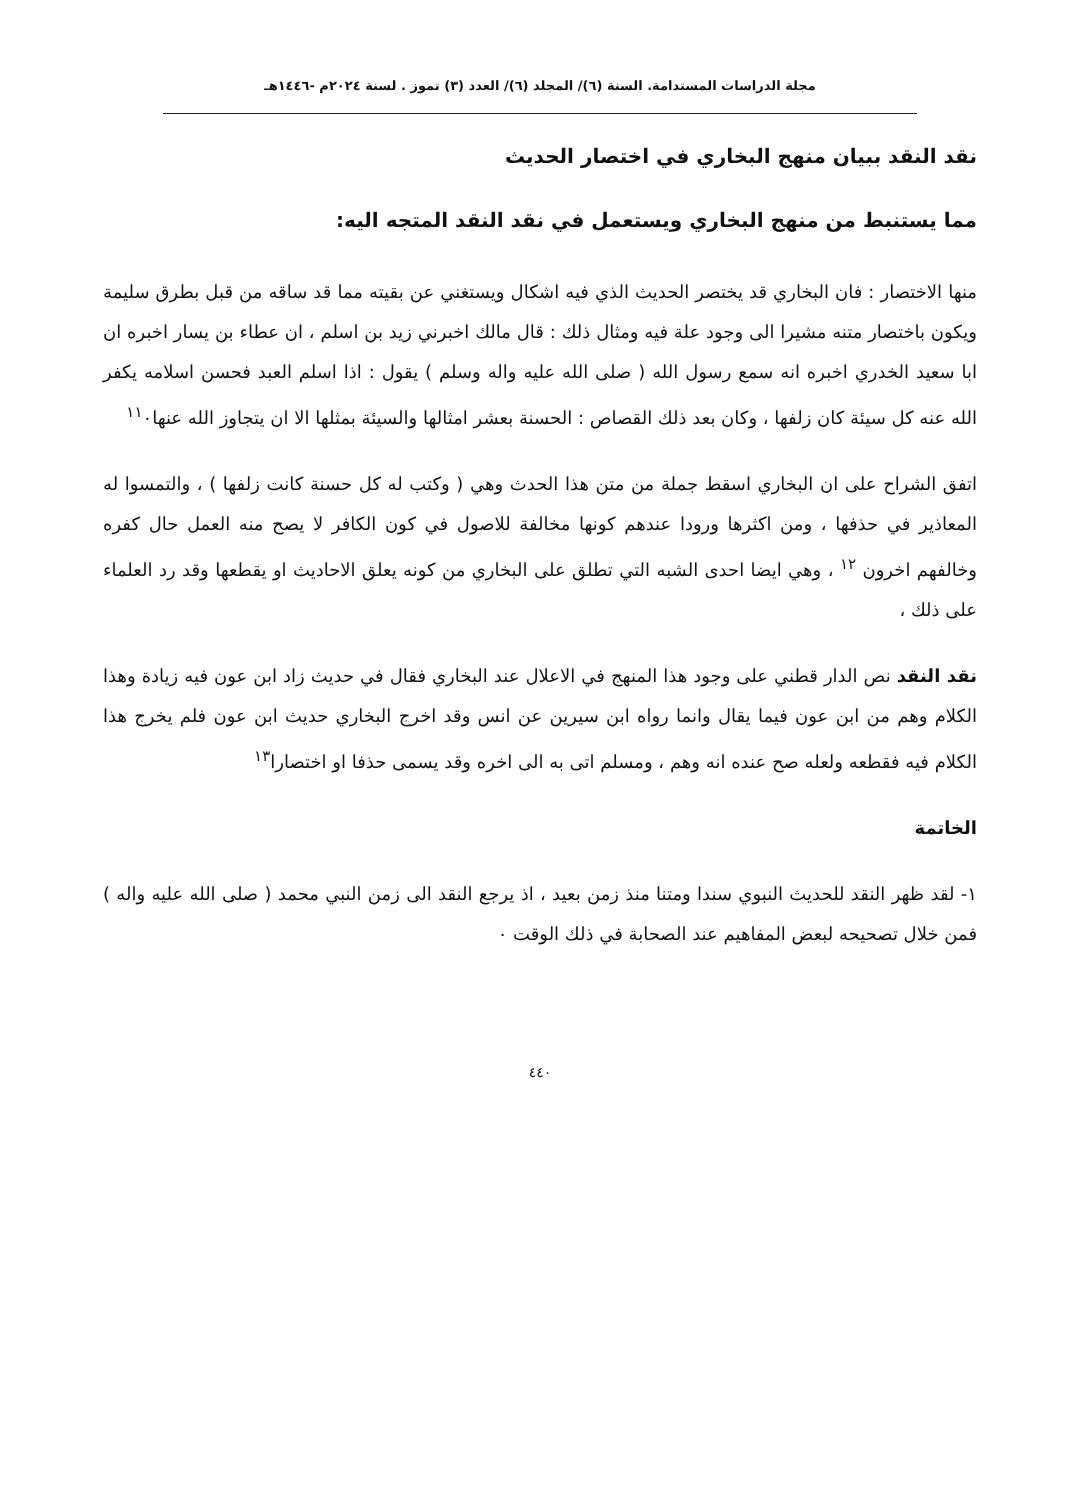مجلة الدراسات المستدامة. السنة (٦)/ المجلد (٦)/ العدد (٣) تموز . لسنة ٢٠٢٤م -١٤٤٦هـ
نقد النقد ببيان منهج البخاري في اختصار الحديث
مما يستنبط من منهج البخاري ويستعمل في نقد النقد المتجه اليه:
منها الاختصار : فان البخاري قد يختصر الحديث الذي فيه اشكال ويستغني عن بقيته مما قد ساقه من قبل بطرق سليمة ويكون باختصار متنه مشيرا الى وجود علة فيه ومثال ذلك : قال مالك اخبرني زيد بن اسلم ، ان عطاء بن يسار اخبره ان ابا سعيد الخدري اخبره انه سمع رسول الله ( صلى الله عليه واله وسلم ) يقول : اذا اسلم العبد فحسن اسلامه يكفر الله عنه كل سيئة كان زلفها ، وكان بعد ذلك القصاص : الحسنة بعشر امثالها والسيئة بمثلها الا ان يتجاوز الله عنها<sup>١١</sup>٠
اتفق الشراح على ان البخاري اسقط جملة من متن هذا الحدث وهي ( وكتب له كل حسنة كانت زلفها ) ، والتمسوا له المعاذير في حذفها ، ومن اكثرها ورودا عندهم كونها مخالفة للاصول في كون الكافر لا يصح منه العمل حال كفره وخالفهم اخرون <sup>١٢</sup> ، وهي ايضا احدى الشبه التي تطلق على البخاري من كونه يعلق الاحاديث او يقطعها وقد رد العلماء على ذلك ،
نقد النقد نص الدار قطني على وجود هذا المنهج في الاعلال عند البخاري فقال في حديث زاد ابن عون فيه زيادة وهذا الكلام وهم من ابن عون فيما يقال وانما رواه ابن سيرين عن انس وقد اخرج البخاري حديث ابن عون فلم يخرج هذا الكلام فيه فقطعه ولعله صح عنده انه وهم ، ومسلم اتى به الى اخره وقد يسمى حذفا او اختصارا<sup>١٣</sup>
الخاتمة
١- لقد ظهر النقد للحديث النبوي سندا ومتنا منذ زمن بعيد ، اذ يرجع النقد الى زمن النبي محمد ( صلى الله عليه واله ) فمن خلال تصحيحه لبعض المفاهيم عند الصحابة في ذلك الوقت ٠
٤٤٠